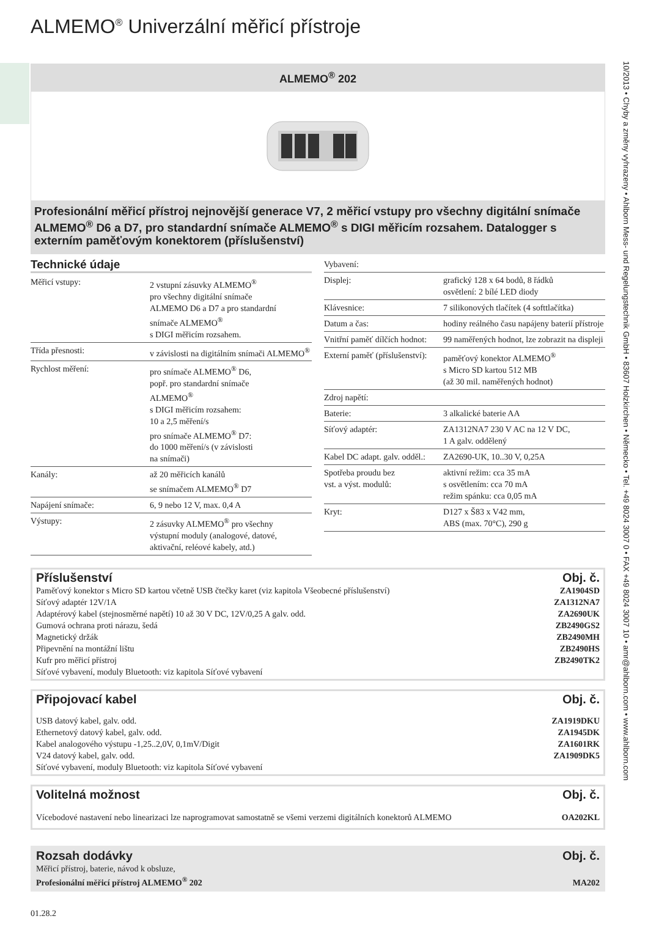ALMEMO<sup>®</sup> Univerzální měřicí přístroje
ALMEMO<sup>®</sup> 202
Profesionální měřicí přístroj nejnovější generace V7, 2 měřicí vstupy pro všechny digitální snímače ALMEMO<sup>®</sup> D6 a D7, pro standardní snímače ALMEMO<sup>®</sup> s DIGI měřicím rozsahem. Datalogger s externím paměťovým konektorem (příslušenství)
Technické údaje
| Měřicí vstupy: | 2 vstupní zásuvky ALMEMO<sup>®</sup> pro všechny digitální snímače ALMEMO D6 a D7 a pro standardní snímače ALMEMO<sup>®</sup> s DIGI měřicím rozsahem. |
| Třída přesnosti: | v závislosti na digitálním snímači ALMEMO<sup>®</sup> |
| Rychlost měření: | pro snímače ALMEMO<sup>®</sup> D6, popř. pro standardní snímače ALMEMO<sup>®</sup> s DIGI měřicím rozsahem: 10 a 2,5 měření/s pro snímače ALMEMO<sup>®</sup> D7: do 1000 měření/s (v závislosti na snímači) |
| Kanály: | až 20 měřicích kanálů se snímačem ALMEMO<sup>®</sup> D7 |
| Napájení snímače: | 6, 9 nebo 12 V, max. 0,4 A |
| Výstupy: | 2 zásuvky ALMEMO<sup>®</sup> pro všechny výstupní moduly (analogové, datové, aktivační, reléové kabely, atd.) |
| Vybavení: | |
| Displej: | grafický 128 x 64 bodů, 8 řádků osvětlení: 2 bílé LED diody |
| Klávesnice: | 7 silikonových tlačítek (4 softtlačítka) |
| Datum a čas: | hodiny reálného času napájeny baterií přístroje |
| Vnitřní paměť dílčích hodnot: | 99 naměřených hodnot, lze zobrazit na displeji |
| Externí paměť (příslušenství): | paměťový konektor ALMEMO<sup>®</sup> s Micro SD kartou 512 MB (až 30 mil. naměřených hodnot) |
| Zdroj napětí: | |
| Baterie: | 3 alkalické baterie AA |
| Síťový adaptér: | ZA1312NA7 230 V AC na 12 V DC, 1 A galv. oddělený |
| Kabel DC adapt. galv. odděl.: | ZA2690-UK, 10..30 V, 0,25A |
| Spotřeba proudu bez vst. a výst. modulů: | aktivní režim: cca 35 mA s osvětlením: cca 70 mA režim spánku: cca 0,05 mA |
| Kryt: | D127 x Š83 x V42 mm, ABS (max. 70°C), 290 g |
Příslušenství Obj. č.
| Paměťový konektor s Micro SD kartou včetně USB čtečky karet (viz kapitola Všeobecné příslušenství) | ZA1904SD |
| Síťový adaptér 12V/1A | ZA1312NA7 |
| Adaptérový kabel (stejnosměrné napětí) 10 až 30 V DC, 12V/0,25 A galv. odd. | ZA2690UK |
| Gumová ochrana proti nárazu, šedá | ZB2490GS2 |
| Magnetický držák | ZB2490MH |
| Připevnění na montážní lištu | ZB2490HS |
| Kufr pro měřicí přístroj | ZB2490TK2 |
| Síťové vybavení, moduly Bluetooth: viz kapitola Síťové vybavení | |
Připojovací kabel Obj. č.
| USB datový kabel, galv. odd. | ZA1919DKU |
| Ethernetový datový kabel, galv. odd. | ZA1945DK |
| Kabel analogového výstupu -1,25..2,0V, 0,1mV/Digit | ZA1601RK |
| V24 datový kabel, galv. odd. | ZA1909DK5 |
| Síťové vybavení, moduly Bluetooth: viz kapitola Síťové vybavení | |
Volitelná možnost Obj. č.
| Vícebodové nastavení nebo linearizaci lze naprogramovat samostatně se všemi verzemi digitálních konektorů ALMEMO | OA202KL |
Rozsah dodávky Obj. č.
| Měřicí přístroj, baterie, návod k obsluze, Profesionální měřicí přístroj ALMEMO<sup>®</sup> 202 | MA202 |
01.28.2
10/2013 • Chyby a změny vyhrazeny • Ahlborn Mess- und Regelungstechnik GmbH • 83607 Holzkirchen • Německo • Tel. +49 8024 3007 0 • FAX +49 8024 3007 10 • amr@ahlborn.com • www.ahlborn.com